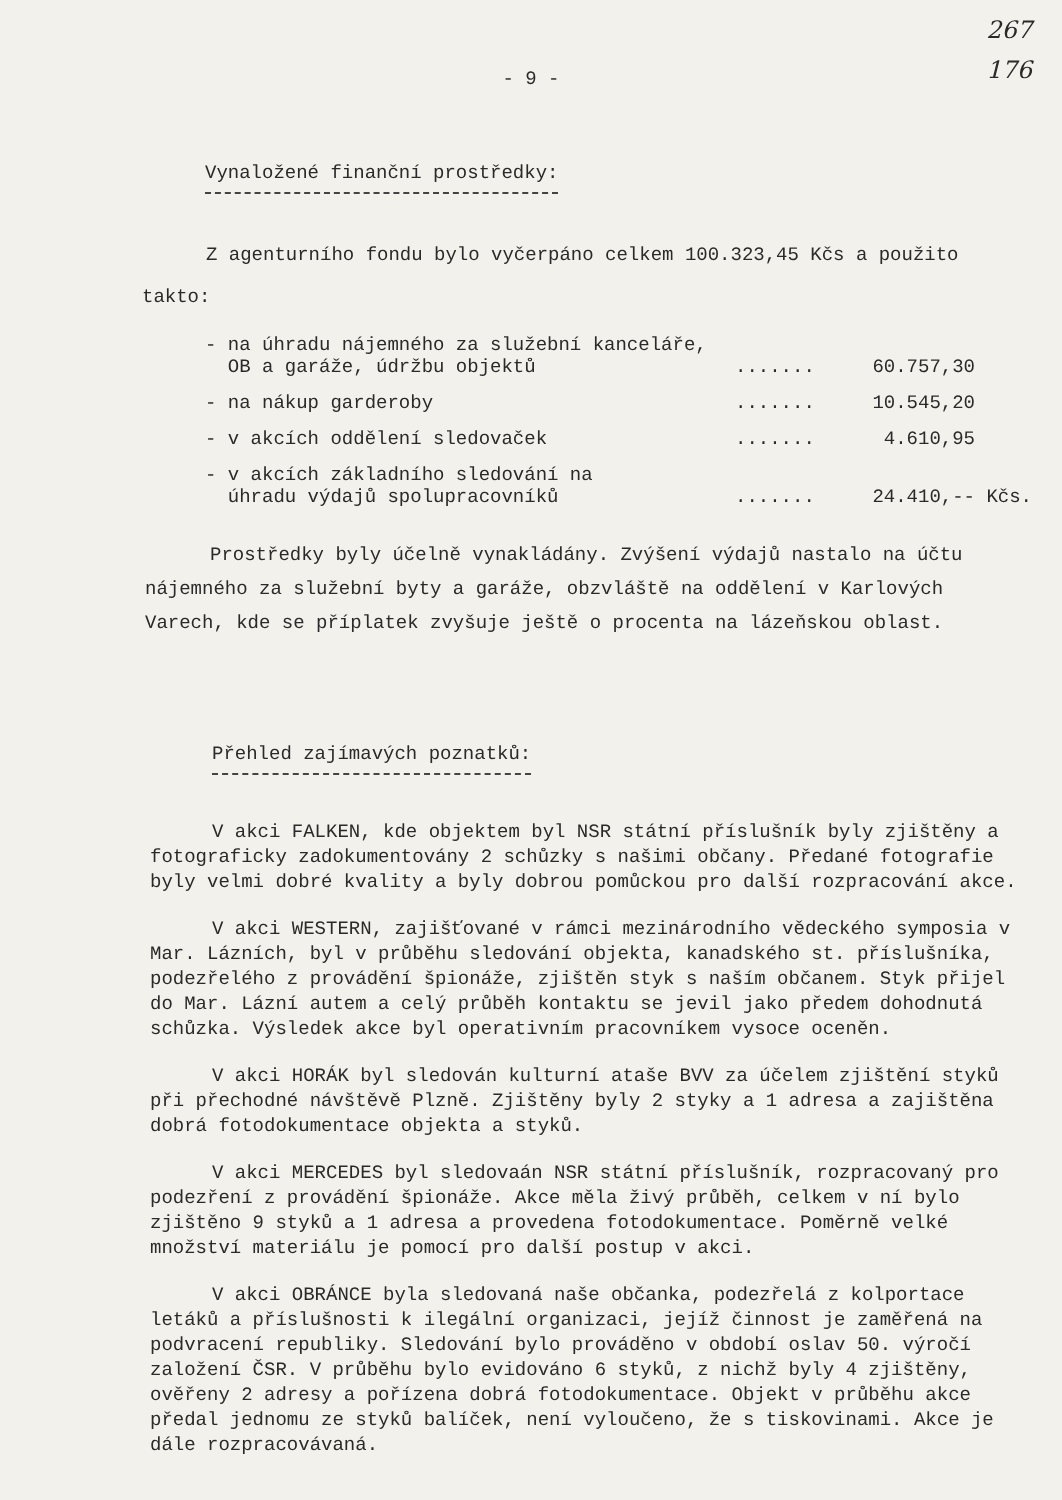267
176
- 9 -
Vynaložené finanční prostředky:
Z agenturního fondu bylo vyčerpáno celkem 100.323,45 Kčs a použito takto:
| - na úhradu nájemného za služební kanceláře, OB a garáže, údržbu objektů | ....... | 60.757,30 | |
| - na nákup garderoby | ....... | 10.545,20 | |
| - v akcích oddělení sledovaček | ....... | 4.610,95 | |
| - v akcích základního sledování na úhradu výdajů spolupracovníků | ....... | 24.410,-- | Kčs. |
Prostředky byly účelně vynakládány. Zvýšení výdajů nastalo na účtu nájemného za služební byty a garáže, obzvláště na oddělení v Karlových Varech, kde se příplatek zvyšuje ještě o procenta na lázeňskou oblast.
Přehled zajímavých poznatků:
V akci FALKEN, kde objektem byl NSR státní příslušník byly zjištěny a fotograficky zadokumentovány 2 schůzky s našimi občany. Předané fotografie byly velmi dobré kvality a byly dobrou pomůckou pro další rozpracování akce.
V akci WESTERN, zajišťované v rámci mezinárodního vědeckého symposia v Mar. Lázních, byl v průběhu sledování objekta, kanadského st. příslušníka, podezřelého z provádění špionáže, zjištěn styk s naším občanem. Styk přijel do Mar. Lázní autem a celý průběh kontaktu se jevil jako předem dohodnutá schůzka. Výsledek akce byl operativním pracovníkem vysoce oceněn.
V akci HORÁK byl sledován kulturní ataše BVV za účelem zjištění styků při přechodné návštěvě Plzně. Zjištěny byly 2 styky a 1 adresa a zajištěna dobrá fotodokumentace objekta a styků.
V akci MERCEDES byl sledovaán NSR státní příslušník, rozpracovaný pro podezření z provádění špionáže. Akce měla živý průběh, celkem v ní bylo zjištěno 9 styků a 1 adresa a provedena fotodokumentace. Poměrně velké množství materiálu je pomocí pro další postup v akci.
V akci OBRÁNCE byla sledovaná naše občanka, podezřelá z kolportace letáků a příslušnosti k ilegální organizaci, jejíž činnost je zaměřená na podvracení republiky. Sledování bylo prováděno v období oslav 50. výročí založení ČSR. V průběhu bylo evidováno 6 styků, z nichž byly 4 zjištěny, ověřeny 2 adresy a pořízena dobrá fotodokumentace. Objekt v průběhu akce předal jednomu ze styků balíček, není vyloučeno, že s tiskovinami. Akce je dále rozpracovávaná.